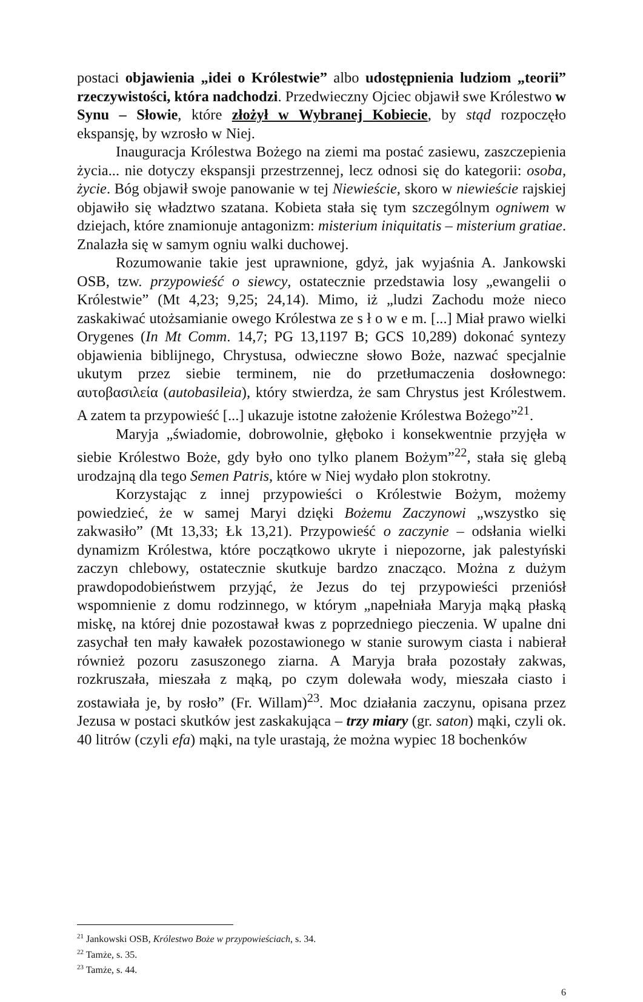postaci objawienia „idei o Królestwie” albo udostępnienia ludziom „teorii” rzeczywistości, która nadchodzi. Przedwieczny Ojciec objawił swe Królestwo w Synu – Słowie, które złożył w Wybranej Kobiecie, by stąd rozpoczęło ekspansję, by wzrosło w Niej.
Inauguracja Królestwa Bożego na ziemi ma postać zasiewu, zaszczepienia życia... nie dotyczy ekspansji przestrzennej, lecz odnosi się do kategorii: osoba, życie. Bóg objawił swoje panowanie w tej Niewieście, skoro w niewieście rajskiej objawiło się władztwo szatana. Kobieta stała się tym szczególnym ogniwem w dziejach, które znamionuje antagonizm: misterium iniquitatis – misterium gratiae. Znalazła się w samym ogniu walki duchowej.
Rozumowanie takie jest uprawnione, gdyż, jak wyjaśnia A. Jankowski OSB, tzw. przypowieść o siewcy, ostatecznie przedstawia losy „ewangelii o Królestwie” (Mt 4,23; 9,25; 24,14). Mimo, iż „ludzi Zachodu może nieco zaskakiwać utożsamianie owego Królestwa ze s ł o w e m. [...] Miał prawo wielki Orygenes (In Mt Comm. 14,7; PG 13,1197 B; GCS 10,289) dokonać syntezy objawienia biblijnego, Chrystusa, odwieczne słowo Boże, nazwać specjalnie ukutym przez siebie terminem, nie do przetłumaczenia dosłownego: αυτοβασιλεία (autobasileia), który stwierdza, że sam Chrystus jest Królestwem. A zatem ta przypowieść [...] ukazuje istotne założenie Królestwa Bożego”<sup>21</sup>.
Maryja „świadomie, dobrowolnie, głęboko i konsekwentnie przyjęła w siebie Królestwo Boże, gdy było ono tylko planem Bożym”<sup>22</sup>, stała się glebą urodzajną dla tego Semen Patris, które w Niej wydało plon stokrotny.
Korzystając z innej przypowieści o Królestwie Bożym, możemy powiedzieć, że w samej Maryi dzięki Bożemu Zaczynowi „wszystko się zakwasiło” (Mt 13,33; Łk 13,21). Przypowieść o zaczynie – odsłania wielki dynamizm Królestwa, które początkowo ukryte i niepozorne, jak palestyński zaczyn chlebowy, ostatecznie skutkuje bardzo znacząco. Można z dużym prawdopodobieństwem przyjąć, że Jezus do tej przypowieści przeniósł wspomnienie z domu rodzinnego, w którym „napełniała Maryja mąką płaską miskę, na której dnie pozostawał kwas z poprzedniego pieczenia. W upalne dni zasychał ten mały kawałek pozostawionego w stanie surowym ciasta i nabierał również pozoru zasuszonego ziarna. A Maryja brała pozostały zakwas, rozkruszała, mieszała z mąką, po czym dolewała wody, mieszała ciasto i zostawiała je, by rosło” (Fr. Willam)<sup>23</sup>. Moc działania zaczynu, opisana przez Jezusa w postaci skutków jest zaskakująca – trzy miary (gr. saton) mąki, czyli ok. 40 litrów (czyli efa) mąki, na tyle urastają, że można wypiec 18 bochenków
<sup>21</sup> Jankowski OSB, Królestwo Boże w przypowieściach, s. 34.
<sup>22</sup> Tamże, s. 35.
<sup>23</sup> Tamże, s. 44.
6